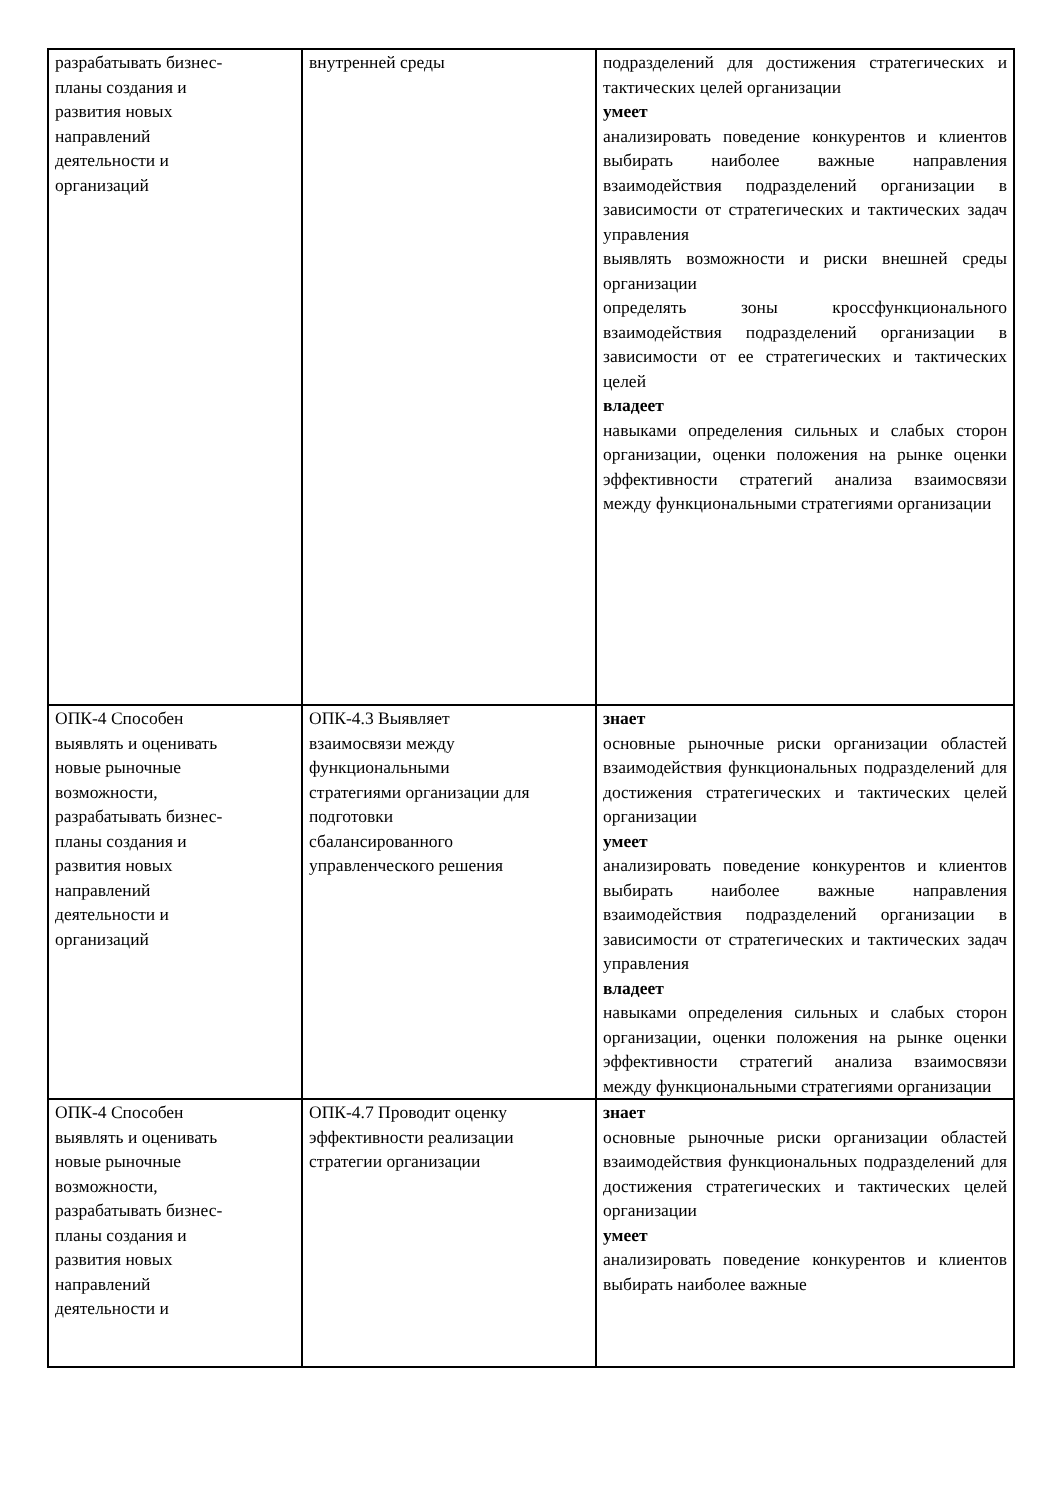| разрабатывать бизнес- планы создания и развития новых направлений деятельности и организаций | внутренней среды | подразделений для достижения стратегических и тактических целей организации умеет анализировать поведение конкурентов и клиентов выбирать наиболее важные направления взаимодействия подразделений организации в зависимости от стратегических и тактических задач управления выявлять возможности и риски внешней среды организации определять зоны кроссфункционального взаимодействия подразделений организации в зависимости от ее стратегических и тактических целей владеет навыками определения сильных и слабых сторон организации, оценки положения на рынке оценки эффективности стратегий анализа взаимосвязи между функциональными стратегиями организации |
| ОПК-4 Способен выявлять и оценивать новые рыночные возможности, разрабатывать бизнес- планы создания и развития новых направлений деятельности и организаций | ОПК-4.3 Выявляет взаимосвязи между функциональными стратегиями организации для подготовки сбалансированного управленческого решения | знает основные рыночные риски организации областей взаимодействия функциональных подразделений для достижения стратегических и тактических целей организации умеет анализировать поведение конкурентов и клиентов выбирать наиболее важные направления взаимодействия подразделений организации в зависимости от стратегических и тактических задач управления владеет навыками определения сильных и слабых сторон организации, оценки положения на рынке оценки эффективности стратегий анализа взаимосвязи между функциональными стратегиями организации |
| ОПК-4 Способен выявлять и оценивать новые рыночные возможности, разрабатывать бизнес- планы создания и развития новых направлений деятельности и | ОПК-4.7 Проводит оценку эффективности реализации стратегии организации | знает основные рыночные риски организации областей взаимодействия функциональных подразделений для достижения стратегических и тактических целей организации умеет анализировать поведение конкурентов и клиентов выбирать наиболее важные |